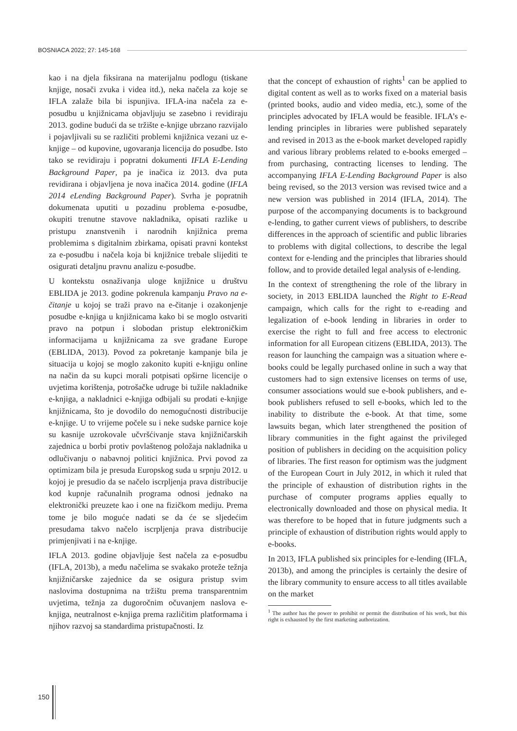BOSNIACA 2022; 27: 145-168
kao i na djela fiksirana na materijalnu podlogu (tiskane knjige, nosači zvuka i videa itd.), neka načela za koje se IFLA zalaže bila bi ispunjiva. IFLA-ina načela za e-posudbu u knjižnicama objavljuju se zasebno i revidiraju 2013. godine budući da se tržište e-knjige ubrzano razvijalo i pojavljivali su se različiti problemi knjižnica vezani uz e-knjige – od kupovine, ugovaranja licencija do posudbe. Isto tako se revidiraju i popratni dokumenti IFLA E-Lending Background Paper, pa je inačica iz 2013. dva puta revidirana i objavljena je nova inačica 2014. godine (IFLA 2014 eLending Background Paper). Svrha je popratnih dokumenata uputiti u pozadinu problema e-posudbe, okupiti trenutne stavove nakladnika, opisati razlike u pristupu znanstvenih i narodnih knjižnica prema problemima s digitalnim zbirkama, opisati pravni kontekst za e-posudbu i načela koja bi knjižnice trebale slijediti te osigurati detaljnu pravnu analizu e-posudbe.
U kontekstu osnaživanja uloge knjižnice u društvu EBLIDA je 2013. godine pokrenula kampanju Pravo na e-čitanje u kojoj se traži pravo na e-čitanje i ozakonjenje posudbe e-knjiga u knjižnicama kako bi se moglo ostvariti pravo na potpun i slobodan pristup elektroničkim informacijama u knjižnicama za sve građane Europe (EBLIDA, 2013). Povod za pokretanje kampanje bila je situacija u kojoj se moglo zakonito kupiti e-knjigu online na način da su kupci morali potpisati opširne licencije o uvjetima korištenja, potrošačke udruge bi tužile nakladnike e-knjiga, a nakladnici e-knjiga odbijali su prodati e-knjige knjižnicama, što je dovodilo do nemogućnosti distribucije e-knjige. U to vrijeme počele su i neke sudske parnice koje su kasnije uzrokovale učvršćivanje stava knjižničarskih zajednica u borbi protiv povlaštenog položaja nakladnika u odlučivanju o nabavnoj politici knjižnica. Prvi povod za optimizam bila je presuda Europskog suda u srpnju 2012. u kojoj je presudio da se načelo iscrpljenja prava distribucije kod kupnje računalnih programa odnosi jednako na elektronički preuzete kao i one na fizičkom mediju. Prema tome je bilo moguće nadati se da će se sljedećim presudama takvo načelo iscrpljenja prava distribucije primjenjivati i na e-knjige.
IFLA 2013. godine objavljuje šest načela za e-posudbu (IFLA, 2013b), a među načelima se svakako proteže težnja knjižničarske zajednice da se osigura pristup svim naslovima dostupnima na tržištu prema transparentnim uvjetima, težnja za dugoročnim očuvanjem naslova e-knjiga, neutralnost e-knjiga prema različitim platformama i njihov razvoj sa standardima pristupačnosti. Iz
that the concept of exhaustion of rights<sup>1</sup> can be applied to digital content as well as to works fixed on a material basis (printed books, audio and video media, etc.), some of the principles advocated by IFLA would be feasible. IFLA’s e-lending principles in libraries were published separately and revised in 2013 as the e-book market developed rapidly and various library problems related to e-books emerged – from purchasing, contracting licenses to lending. The accompanying IFLA E-Lending Background Paper is also being revised, so the 2013 version was revised twice and a new version was published in 2014 (IFLA, 2014). The purpose of the accompanying documents is to background e-lending, to gather current views of publishers, to describe differences in the approach of scientific and public libraries to problems with digital collections, to describe the legal context for e-lending and the principles that libraries should follow, and to provide detailed legal analysis of e-lending.
In the context of strengthening the role of the library in society, in 2013 EBLIDA launched the Right to E-Read campaign, which calls for the right to e-reading and legalization of e-book lending in libraries in order to exercise the right to full and free access to electronic information for all European citizens (EBLIDA, 2013). The reason for launching the campaign was a situation where e-books could be legally purchased online in such a way that customers had to sign extensive licenses on terms of use, consumer associations would sue e-book publishers, and e-book publishers refused to sell e-books, which led to the inability to distribute the e-book. At that time, some lawsuits began, which later strengthened the position of library communities in the fight against the privileged position of publishers in deciding on the acquisition policy of libraries. The first reason for optimism was the judgment of the European Court in July 2012, in which it ruled that the principle of exhaustion of distribution rights in the purchase of computer programs applies equally to electronically downloaded and those on physical media. It was therefore to be hoped that in future judgments such a principle of exhaustion of distribution rights would apply to e-books.
In 2013, IFLA published six principles for e-lending (IFLA, 2013b), and among the principles is certainly the desire of the library community to ensure access to all titles available on the market
<sup>1</sup> The author has the power to prohibit or permit the distribution of his work, but this right is exhausted by the first marketing authorization.
150